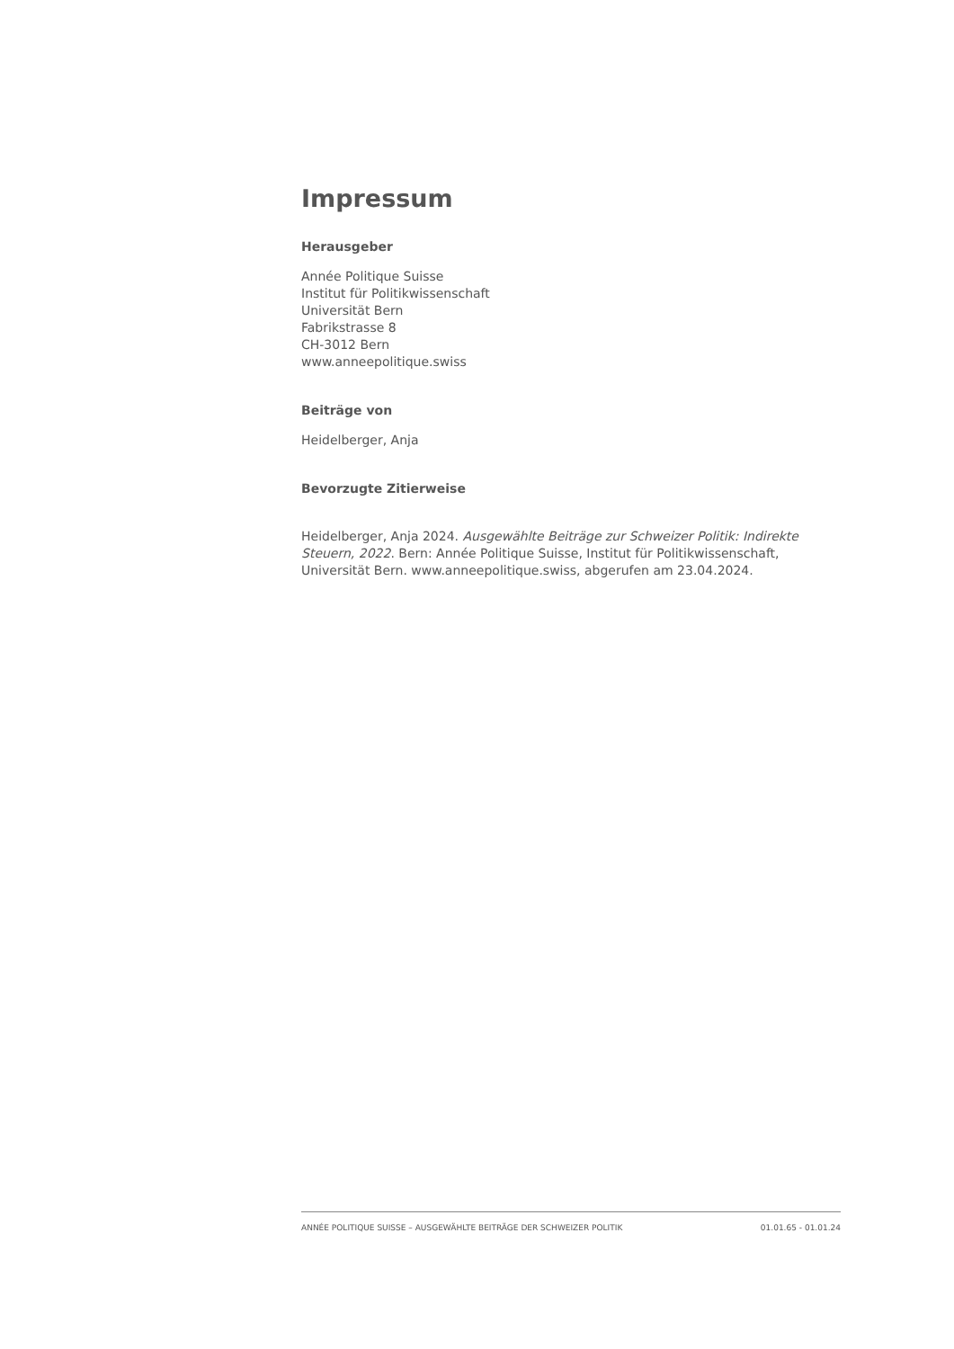Impressum
Herausgeber
Année Politique Suisse
Institut für Politikwissenschaft
Universität Bern
Fabrikstrasse 8
CH-3012 Bern
www.anneepolitique.swiss
Beiträge von
Heidelberger, Anja
Bevorzugte Zitierweise
Heidelberger, Anja 2024. Ausgewählte Beiträge zur Schweizer Politik: Indirekte Steuern, 2022. Bern: Année Politique Suisse, Institut für Politikwissenschaft, Universität Bern. www.anneepolitique.swiss, abgerufen am 23.04.2024.
ANNÉE POLITIQUE SUISSE – AUSGEWÄHLTE BEITRÄGE DER SCHWEIZER POLITIK 01.01.65 - 01.01.24